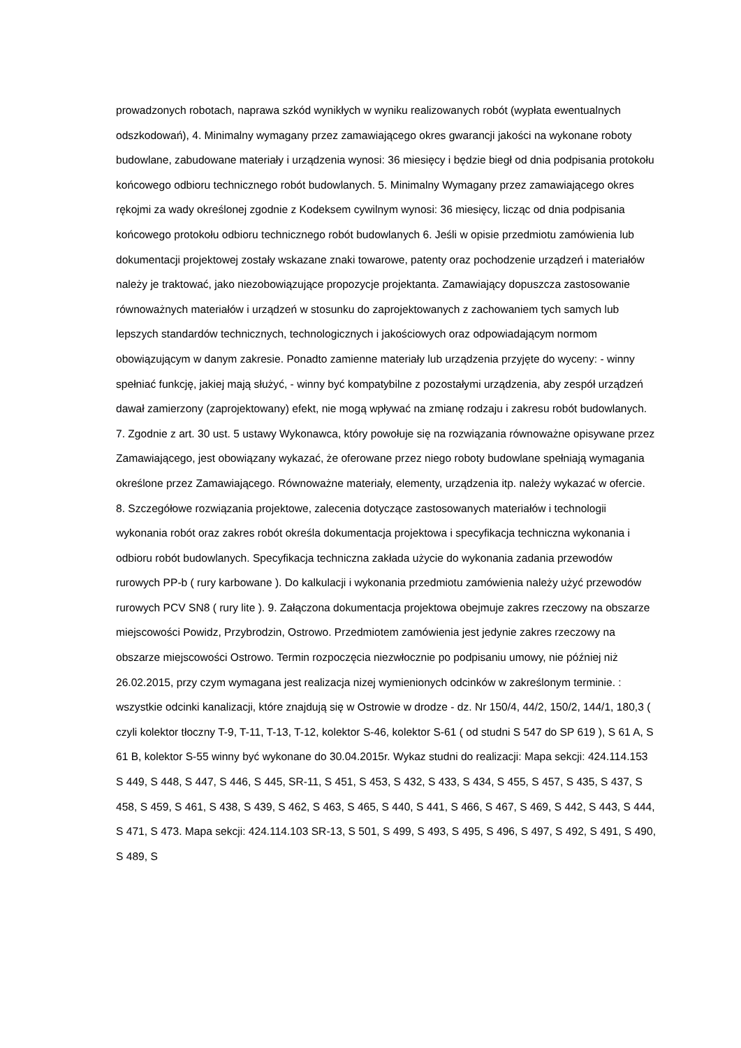prowadzonych robotach, naprawa szkód wynikłych w wyniku realizowanych robót (wypłata ewentualnych odszkodowań), 4. Minimalny wymagany przez zamawiającego okres gwarancji jakości na wykonane roboty budowlane, zabudowane materiały i urządzenia wynosi: 36 miesięcy i będzie biegł od dnia podpisania protokołu końcowego odbioru technicznego robót budowlanych. 5. Minimalny Wymagany przez zamawiającego okres rękojmi za wady określonej zgodnie z Kodeksem cywilnym wynosi: 36 miesięcy, licząc od dnia podpisania końcowego protokołu odbioru technicznego robót budowlanych 6. Jeśli w opisie przedmiotu zamówienia lub dokumentacji projektowej zostały wskazane znaki towarowe, patenty oraz pochodzenie urządzeń i materiałów należy je traktować, jako niezobowiązujące propozycje projektanta. Zamawiający dopuszcza zastosowanie równoważnych materiałów i urządzeń w stosunku do zaprojektowanych z zachowaniem tych samych lub lepszych standardów technicznych, technologicznych i jakościowych oraz odpowiadającym normom obowiązującym w danym zakresie. Ponadto zamienne materiały lub urządzenia przyjęte do wyceny: - winny spełniać funkcję, jakiej mają służyć, - winny być kompatybilne z pozostałymi urządzenia, aby zespół urządzeń dawał zamierzony (zaprojektowany) efekt, nie mogą wpływać na zmianę rodzaju i zakresu robót budowlanych. 7. Zgodnie z art. 30 ust. 5 ustawy Wykonawca, który powołuje się na rozwiązania równoważne opisywane przez Zamawiającego, jest obowiązany wykazać, że oferowane przez niego roboty budowlane spełniają wymagania określone przez Zamawiającego. Równoważne materiały, elementy, urządzenia itp. należy wykazać w ofercie. 8. Szczegółowe rozwiązania projektowe, zalecenia dotyczące zastosowanych materiałów i technologii wykonania robót oraz zakres robót określa dokumentacja projektowa i specyfikacja techniczna wykonania i odbioru robót budowlanych. Specyfikacja techniczna zakłada użycie do wykonania zadania przewodów rurowych PP-b ( rury karbowane ). Do kalkulacji i wykonania przedmiotu zamówienia należy użyć przewodów rurowych PCV SN8 ( rury lite ). 9. Załączona dokumentacja projektowa obejmuje zakres rzeczowy na obszarze miejscowości Powidz, Przybrodzin, Ostrowo. Przedmiotem zamówienia jest jedynie zakres rzeczowy na obszarze miejscowości Ostrowo. Termin rozpoczęcia niezwłocznie po podpisaniu umowy, nie później niż 26.02.2015, przy czym wymagana jest realizacja nizej wymienionych odcinków w zakreślonym terminie. : wszystkie odcinki kanalizacji, które znajdują się w Ostrowie w drodze - dz. Nr 150/4, 44/2, 150/2, 144/1, 180,3 ( czyli kolektor tłoczny T-9, T-11, T-13, T-12, kolektor S-46, kolektor S-61 ( od studni S 547 do SP 619 ), S 61 A, S 61 B, kolektor S-55 winny być wykonane do 30.04.2015r. Wykaz studni do realizacji: Mapa sekcji: 424.114.153 S 449, S 448, S 447, S 446, S 445, SR-11, S 451, S 453, S 432, S 433, S 434, S 455, S 457, S 435, S 437, S 458, S 459, S 461, S 438, S 439, S 462, S 463, S 465, S 440, S 441, S 466, S 467, S 469, S 442, S 443, S 444, S 471, S 473. Mapa sekcji: 424.114.103 SR-13, S 501, S 499, S 493, S 495, S 496, S 497, S 492, S 491, S 490, S 489, S